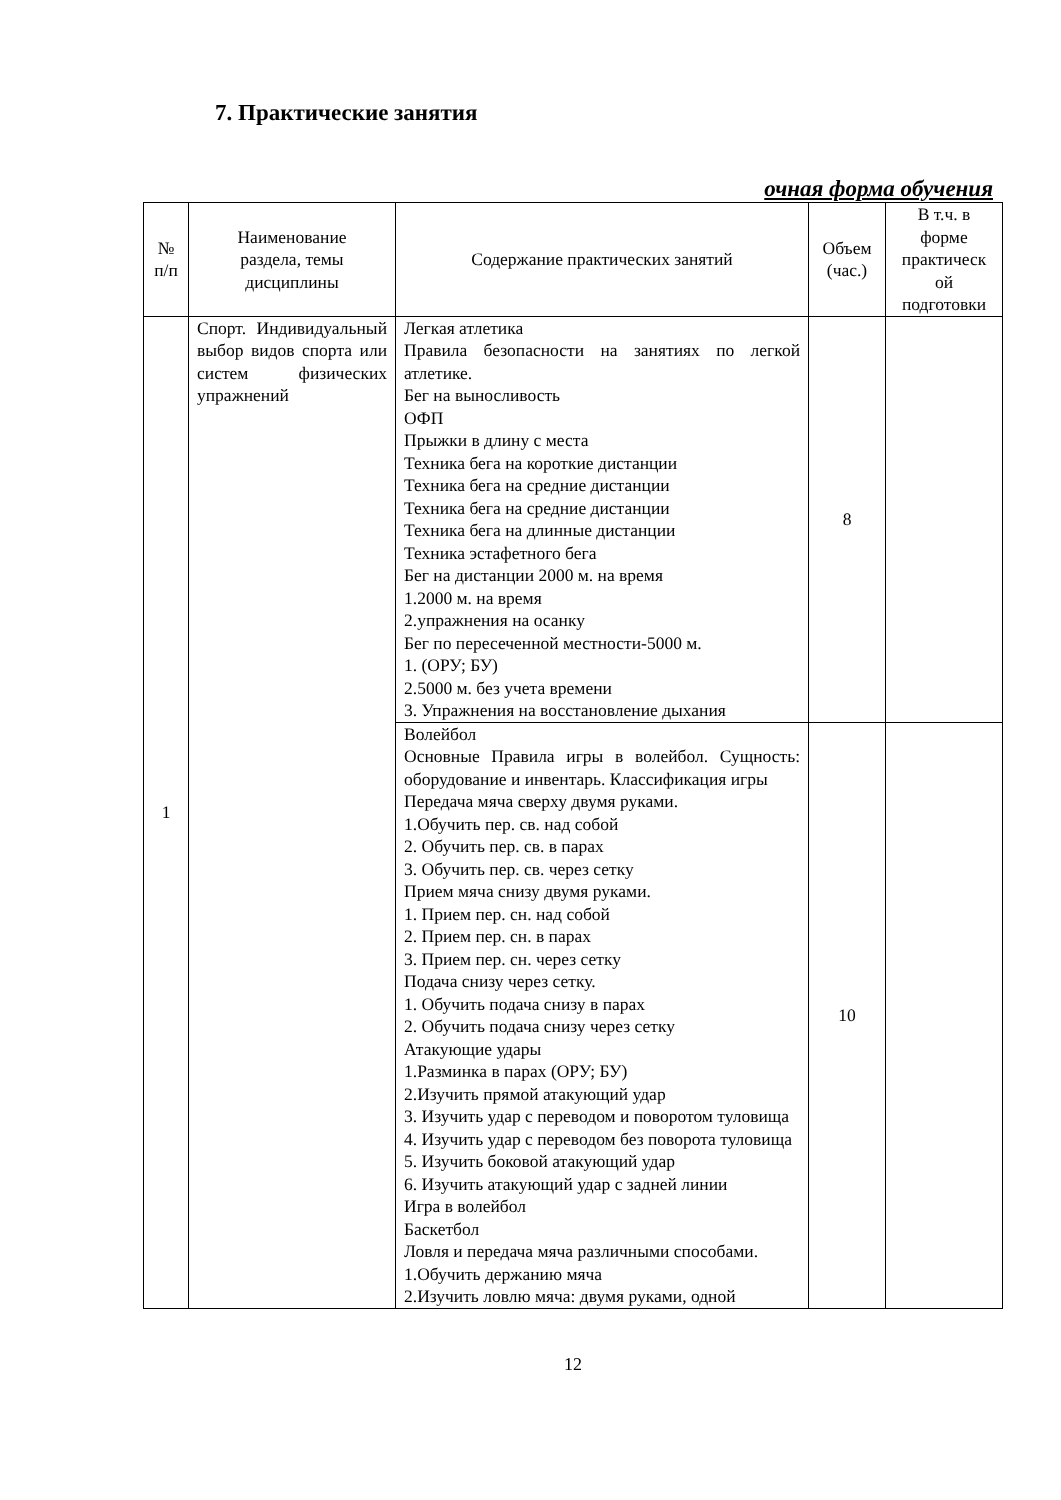7. Практические занятия
очная форма обучения
| № п/п | Наименование раздела, темы дисциплины | Содержание практических занятий | Объем (час.) | В т.ч. в форме практическ ой подготовки |
| --- | --- | --- | --- | --- |
| 1 | Спорт. Индивидуальный выбор видов спорта или систем физических упражнений | Легкая атлетика Правила безопасности на занятиях по легкой атлетике. Бег на выносливость ОФП Прыжки в длину с места Техника бега на короткие дистанции Техника бега на средние дистанции Техника бега на средние дистанции Техника бега на длинные дистанции Техника эстафетного бега Бег на дистанции 2000 м. на время 1.2000 м. на время 2.упражнения на осанку Бег по пересеченной местности-5000 м. 1. (ОРУ; БУ) 2.5000 м. без учета времени 3. Упражнения на восстановление дыхания | 8 | |
| | | Волейбол Основные Правила игры в волейбол. Сущность: оборудование и инвентарь. Классификация игры Передача мяча сверху двумя руками. 1.Обучить пер. св. над собой 2. Обучить пер. св. в парах 3. Обучить пер. св. через сетку Прием мяча снизу двумя руками. 1. Прием пер. сн. над собой 2. Прием пер. сн. в парах 3. Прием пер. сн. через сетку Подача снизу через сетку. 1. Обучить подача снизу в парах 2. Обучить подача снизу через сетку Атакующие удары 1.Разминка в парах (ОРУ; БУ) 2.Изучить прямой атакующий удар 3. Изучить удар с переводом и поворотом туловища 4. Изучить удар с переводом без поворота туловища 5. Изучить боковой атакующий удар 6. Изучить атакующий удар с задней линии Игра в волейбол Баскетбол Ловля и передача мяча различными способами. 1.Обучить держанию мяча 2.Изучить ловлю мяча: двумя руками, одной | 10 | |
12